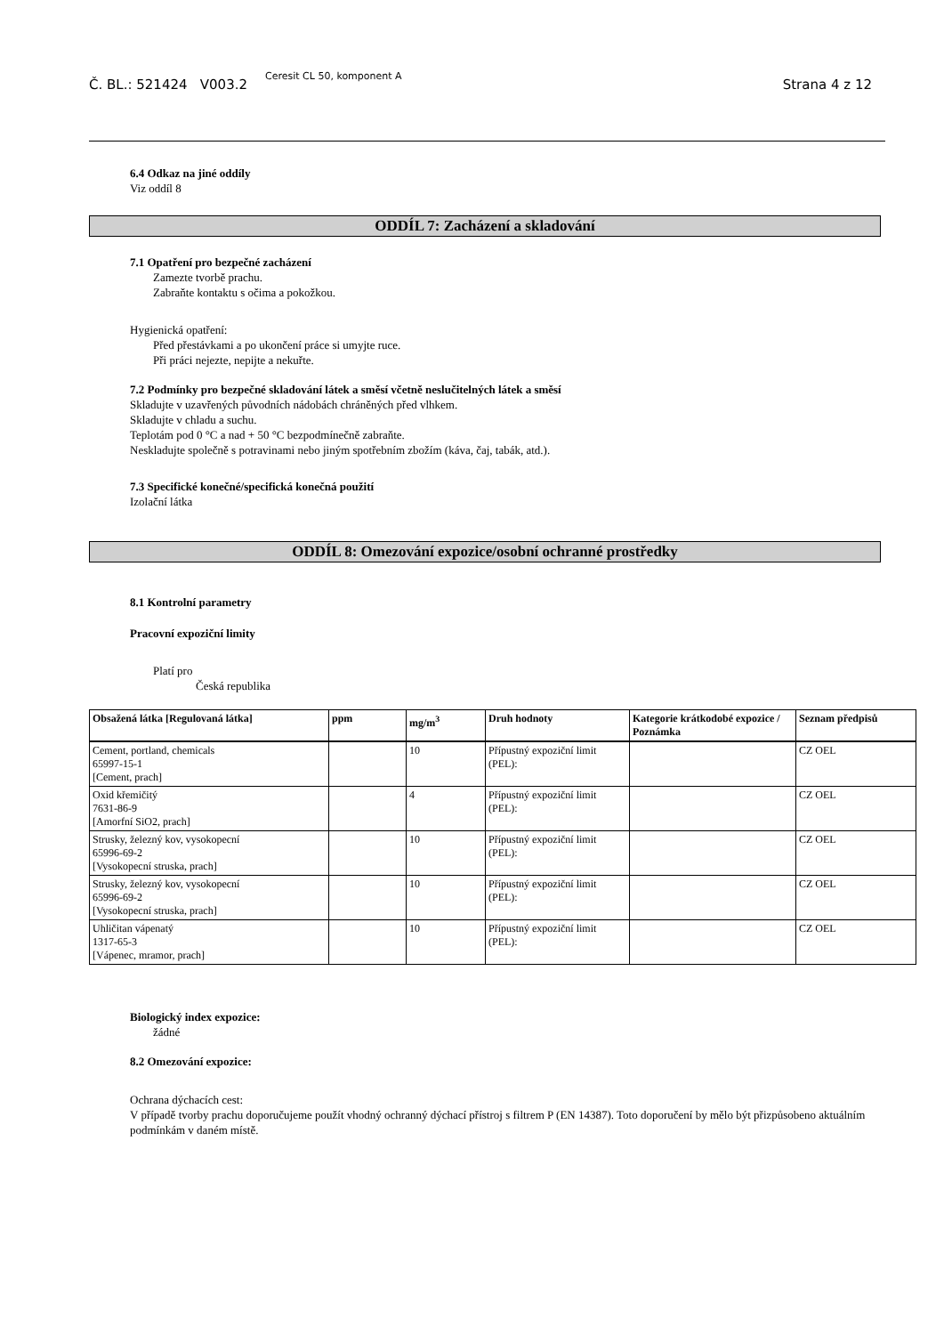Č. BL.: 521424 V003.2 Ceresit CL 50, komponent A Strana 4 z 12
6.4 Odkaz na jiné oddíly
Viz oddíl 8
ODDÍL 7: Zacházení a skladování
7.1 Opatření pro bezpečné zacházení
Zamezte tvorbě prachu.
Zabraňte kontaktu s očima a pokožkou.
Hygienická opatření:
Před přestávkami a po ukončení práce si umyjte ruce.
Při práci nejezte, nepijte a nekuřte.
7.2 Podmínky pro bezpečné skladování látek a směsí včetně neslučitelných látek a směsí
Skladujte v uzavřených původních nádobách chráněných před vlhkem.
Skladujte v chladu a suchu.
Teplotám pod 0 °C a nad + 50 °C bezpodmínečně zabraňte.
Neskladujte společně s potravinami nebo jiným spotřebním zbožím (káva, čaj, tabák, atd.).
7.3 Specifické konečné/specifická konečná použití
Izolační látka
ODDÍL 8: Omezování expozice/osobní ochranné prostředky
8.1 Kontrolní parametry
Pracovní expoziční limity
Platí pro
Česká republika
| Obsažená látka [Regulovaná látka] | ppm | mg/m<sup>3</sup> | Druh hodnoty | Kategorie krátkodobé expozice / Poznámka | Seznam předpisů |
| --- | --- | --- | --- | --- | --- |
| Cement, portland, chemicals 65997-15-1 [Cement, prach] | | 10 | Přípustný expoziční limit (PEL): | | CZ OEL |
| Oxid křemičitý 7631-86-9 [Amorfní SiO2, prach] | | 4 | Přípustný expoziční limit (PEL): | | CZ OEL |
| Strusky, železný kov, vysokopecní 65996-69-2 [Vysokopecní struska, prach] | | 10 | Přípustný expoziční limit (PEL): | | CZ OEL |
| Strusky, železný kov, vysokopecní 65996-69-2 [Vysokopecní struska, prach] | | 10 | Přípustný expoziční limit (PEL): | | CZ OEL |
| Uhličitan vápenatý 1317-65-3 [Vápenec, mramor, prach] | | 10 | Přípustný expoziční limit (PEL): | | CZ OEL |
Biologický index expozice:
žádné
8.2 Omezování expozice:
Ochrana dýchacích cest:
V případě tvorby prachu doporučujeme použít vhodný ochranný dýchací přístroj s filtrem P (EN 14387). Toto doporučení by mělo být přizpůsobeno aktuálním podmínkám v daném místě.